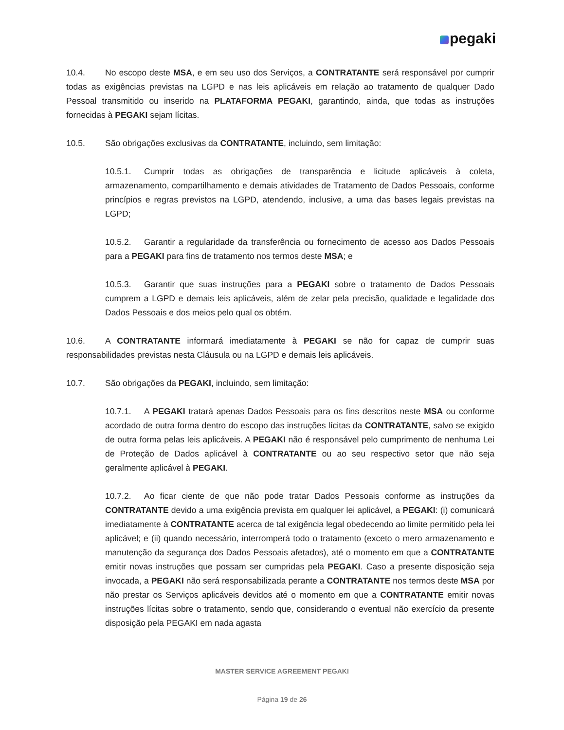pegaki
10.4. No escopo deste MSA, e em seu uso dos Serviços, a CONTRATANTE será responsável por cumprir todas as exigências previstas na LGPD e nas leis aplicáveis em relação ao tratamento de qualquer Dado Pessoal transmitido ou inserido na PLATAFORMA PEGAKI, garantindo, ainda, que todas as instruções fornecidas à PEGAKI sejam lícitas.
10.5. São obrigações exclusivas da CONTRATANTE, incluindo, sem limitação:
10.5.1. Cumprir todas as obrigações de transparência e licitude aplicáveis à coleta, armazenamento, compartilhamento e demais atividades de Tratamento de Dados Pessoais, conforme princípios e regras previstos na LGPD, atendendo, inclusive, a uma das bases legais previstas na LGPD;
10.5.2. Garantir a regularidade da transferência ou fornecimento de acesso aos Dados Pessoais para a PEGAKI para fins de tratamento nos termos deste MSA; e
10.5.3. Garantir que suas instruções para a PEGAKI sobre o tratamento de Dados Pessoais cumprem a LGPD e demais leis aplicáveis, além de zelar pela precisão, qualidade e legalidade dos Dados Pessoais e dos meios pelo qual os obtém.
10.6. A CONTRATANTE informará imediatamente à PEGAKI se não for capaz de cumprir suas responsabilidades previstas nesta Cláusula ou na LGPD e demais leis aplicáveis.
10.7. São obrigações da PEGAKI, incluindo, sem limitação:
10.7.1. A PEGAKI tratará apenas Dados Pessoais para os fins descritos neste MSA ou conforme acordado de outra forma dentro do escopo das instruções lícitas da CONTRATANTE, salvo se exigido de outra forma pelas leis aplicáveis. A PEGAKI não é responsável pelo cumprimento de nenhuma Lei de Proteção de Dados aplicável à CONTRATANTE ou ao seu respectivo setor que não seja geralmente aplicável à PEGAKI.
10.7.2. Ao ficar ciente de que não pode tratar Dados Pessoais conforme as instruções da CONTRATANTE devido a uma exigência prevista em qualquer lei aplicável, a PEGAKI: (i) comunicará imediatamente à CONTRATANTE acerca de tal exigência legal obedecendo ao limite permitido pela lei aplicável; e (ii) quando necessário, interromperá todo o tratamento (exceto o mero armazenamento e manutenção da segurança dos Dados Pessoais afetados), até o momento em que a CONTRATANTE emitir novas instruções que possam ser cumpridas pela PEGAKI. Caso a presente disposição seja invocada, a PEGAKI não será responsabilizada perante a CONTRATANTE nos termos deste MSA por não prestar os Serviços aplicáveis devidos até o momento em que a CONTRATANTE emitir novas instruções lícitas sobre o tratamento, sendo que, considerando o eventual não exercício da presente disposição pela PEGAKI em nada agasta
MASTER SERVICE AGREEMENT PEGAKI
Página 19 de 26